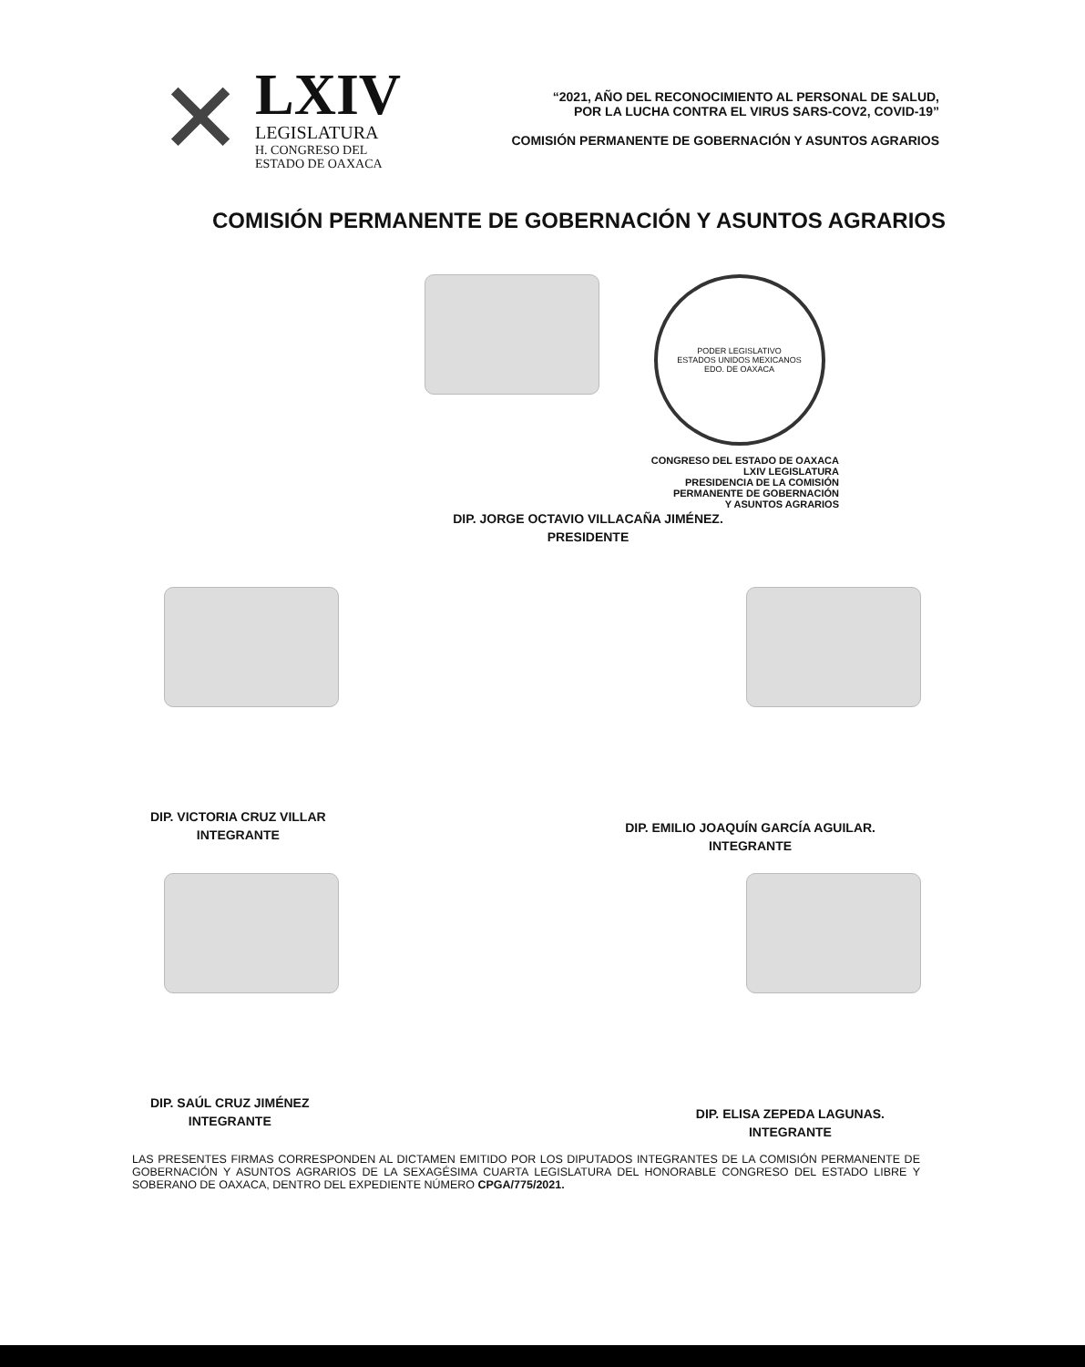✕
LXIV
LEGISLATURA
H. CONGRESO DEL
ESTADO DE OAXACA
“2021, AÑO DEL RECONOCIMIENTO AL PERSONAL DE SALUD,
POR LA LUCHA CONTRA EL VIRUS SARS-COV2, COVID-19”
COMISIÓN PERMANENTE DE GOBERNACIÓN Y ASUNTOS AGRARIOS
COMISIÓN PERMANENTE DE GOBERNACIÓN Y ASUNTOS AGRARIOS
PODER LEGISLATIVO
ESTADOS UNIDOS MEXICANOS
EDO. DE OAXACA
CONGRESO DEL ESTADO DE OAXACA
LXIV LEGISLATURA
PRESIDENCIA DE LA COMISIÓN
PERMANENTE DE GOBERNACIÓN
Y ASUNTOS AGRARIOS
DIP. JORGE OCTAVIO VILLACAÑA JIMÉNEZ.
PRESIDENTE
DIP. VICTORIA CRUZ VILLAR
INTEGRANTE
DIP. EMILIO JOAQUÍN GARCÍA AGUILAR.
INTEGRANTE
DIP. SAÚL CRUZ JIMÉNEZ
INTEGRANTE
DIP. ELISA ZEPEDA LAGUNAS.
INTEGRANTE
LAS PRESENTES FIRMAS CORRESPONDEN AL DICTAMEN EMITIDO POR LOS DIPUTADOS INTEGRANTES DE LA COMISIÓN PERMANENTE DE GOBERNACIÓN Y ASUNTOS AGRARIOS DE LA SEXAGÉSIMA CUARTA LEGISLATURA DEL HONORABLE CONGRESO DEL ESTADO LIBRE Y SOBERANO DE OAXACA, DENTRO DEL EXPEDIENTE NÚMERO CPGA/775/2021.